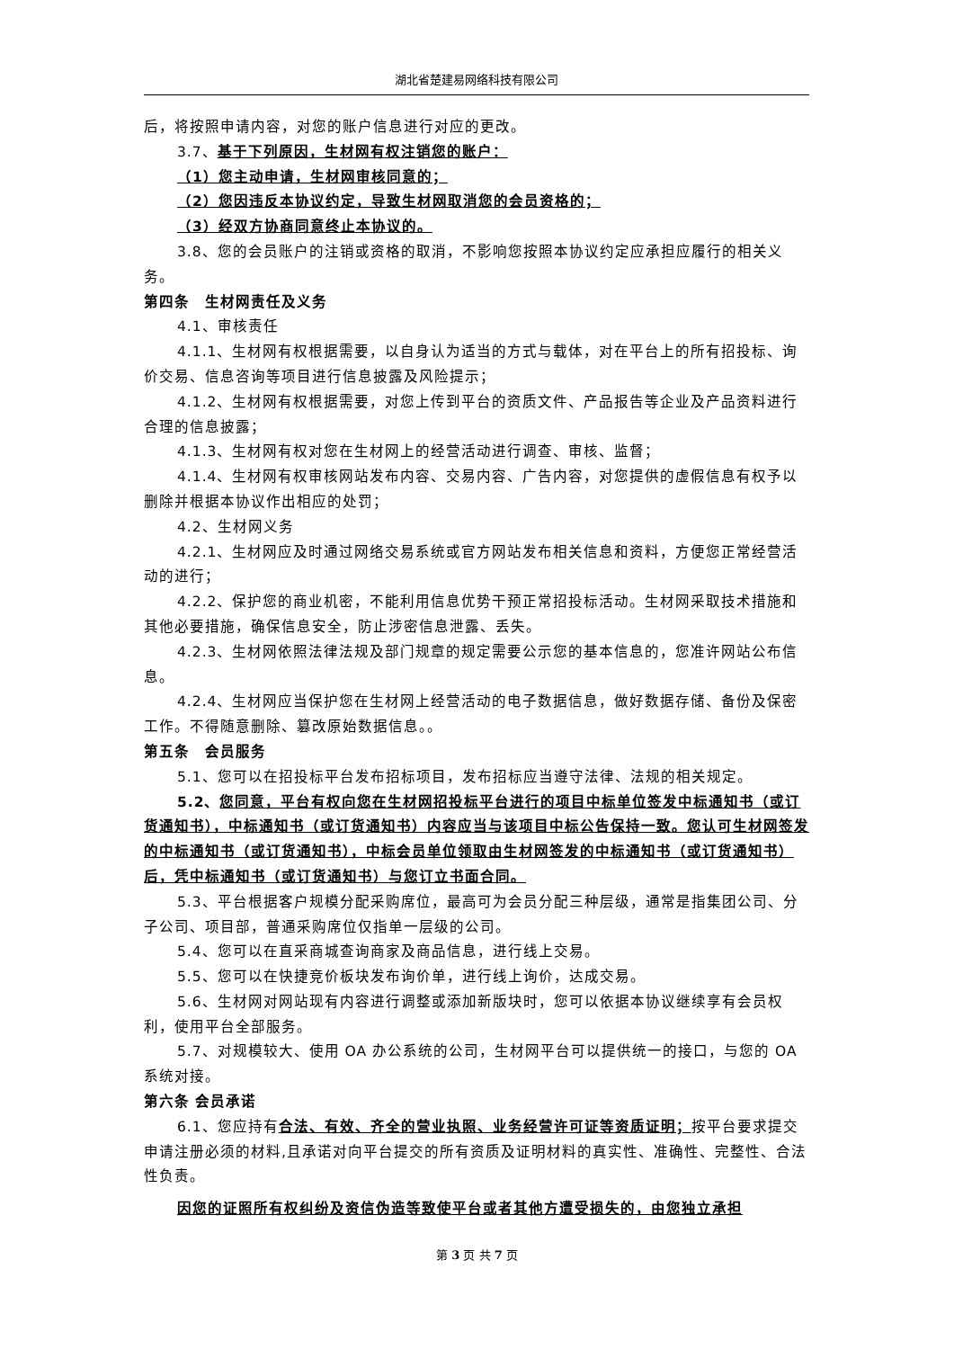湖北省楚建易网络科技有限公司
后，将按照申请内容，对您的账户信息进行对应的更改。
3.7、基于下列原因，生材网有权注销您的账户：
（1）您主动申请，生材网审核同意的；
（2）您因违反本协议约定，导致生材网取消您的会员资格的；
（3）经双方协商同意终止本协议的。
3.8、您的会员账户的注销或资格的取消，不影响您按照本协议约定应承担应履行的相关义务。
第四条　生材网责任及义务
4.1、审核责任
4.1.1、生材网有权根据需要，以自身认为适当的方式与载体，对在平台上的所有招投标、询价交易、信息咨询等项目进行信息披露及风险提示；
4.1.2、生材网有权根据需要，对您上传到平台的资质文件、产品报告等企业及产品资料进行合理的信息披露；
4.1.3、生材网有权对您在生材网上的经营活动进行调查、审核、监督；
4.1.4、生材网有权审核网站发布内容、交易内容、广告内容，对您提供的虚假信息有权予以删除并根据本协议作出相应的处罚；
4.2、生材网义务
4.2.1、生材网应及时通过网络交易系统或官方网站发布相关信息和资料，方便您正常经营活动的进行；
4.2.2、保护您的商业机密，不能利用信息优势干预正常招投标活动。生材网采取技术措施和其他必要措施，确保信息安全，防止涉密信息泄露、丢失。
4.2.3、生材网依照法律法规及部门规章的规定需要公示您的基本信息的，您准许网站公布信息。
4.2.4、生材网应当保护您在生材网上经营活动的电子数据信息，做好数据存储、备份及保密工作。不得随意删除、篡改原始数据信息。。
第五条　会员服务
5.1、您可以在招投标平台发布招标项目，发布招标应当遵守法律、法规的相关规定。
5.2、您同意，平台有权向您在生材网招投标平台进行的项目中标单位签发中标通知书（或订货通知书），中标通知书（或订货通知书）内容应当与该项目中标公告保持一致。您认可生材网签发的中标通知书（或订货通知书），中标会员单位领取由生材网签发的中标通知书（或订货通知书）后，凭中标通知书（或订货通知书）与您订立书面合同。
5.3、平台根据客户规模分配采购席位，最高可为会员分配三种层级，通常是指集团公司、分子公司、项目部，普通采购席位仅指单一层级的公司。
5.4、您可以在直采商城查询商家及商品信息，进行线上交易。
5.5、您可以在快捷竞价板块发布询价单，进行线上询价，达成交易。
5.6、生材网对网站现有内容进行调整或添加新版块时，您可以依据本协议继续享有会员权利，使用平台全部服务。
5.7、对规模较大、使用 OA 办公系统的公司，生材网平台可以提供统一的接口，与您的 OA 系统对接。
第六条 会员承诺
6.1、您应持有合法、有效、齐全的营业执照、业务经营许可证等资质证明；按平台要求提交申请注册必须的材料,且承诺对向平台提交的所有资质及证明材料的真实性、准确性、完整性、合法性负责。
因您的证照所有权纠纷及资信伪造等致使平台或者其他方遭受损失的，由您独立承担
第 3 页 共 7 页